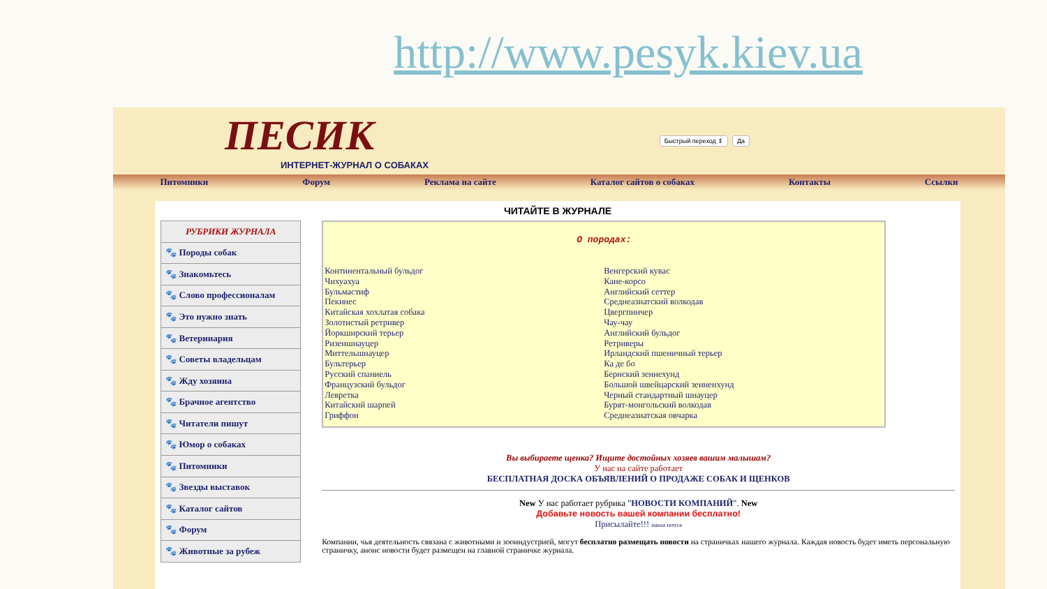http://www.pesyk.kiev.ua
ПЕСИК
ИНТЕРНЕТ-ЖУРНАЛ О СОБАКАХ
Быстрый переход ⇕ Да
Питомники Форум Реклама на сайте Каталог сайтов о собаках Контакты Ссылки
ЧИТАЙТЕ В ЖУРНАЛЕ
| РУБРИКИ ЖУРНАЛА |
| --- |
| 🐾 Породы собак |
| 🐾 Знакомьтесь |
| 🐾 Слово профессионалам |
| 🐾 Это нужно знать |
| 🐾 Ветеринария |
| 🐾 Советы владельцам |
| 🐾 Жду хозяина |
| 🐾 Брачное агентство |
| 🐾 Читатели пишут |
| 🐾 Юмор о собаках |
| 🐾 Питомники |
| 🐾 Звезды выставок |
| 🐾 Каталог сайтов |
| 🐾 Форум |
| 🐾 Животные за рубеж |
О породах:
Континентальный бульдог
Чихуахуа
Бульмастиф
Пекинес
Китайская хохлатая собака
Золотистый ретривер
Йоркширский терьер
Ризеншнауцер
Миттельшнауцер
Бультерьер
Русский спаниель
Французский бульдог
Левретка
Китайский шарпей
Гриффон
Венгерский кувас
Кане-корсо
Английский сеттер
Среднеазиатский волкодав
Цвергпинчер
Чау-чау
Английский бульдог
Ретриверы
Ирландский пшеничный терьер
Ка де бо
Бернский зеннехунд
Большой швейцарский зенненхунд
Черный стандартный шнауцер
Бурят-монгольский волкодав
Среднеазиатская овчарка
Вы выбираете щенка? Ищите достойных хозяев вашим малышам?
У нас на сайте работает
БЕСПЛАТНАЯ ДОСКА ОБЪЯВЛЕНИЙ О ПРОДАЖЕ СОБАК И ЩЕНКОВ
New У нас работает рубрика "НОВОСТИ КОМПАНИЙ". New
Добавьте новость вашей компании бесплатно!
Присылайте!!! наша почта
Компании, чья деятельность связана с животными и зооиндустрией, могут бесплатно размещать новости на страничках нашего журнала. Каждая новость будет иметь персональную страничку, анонс новости будет размещен на главной страничке журнала.